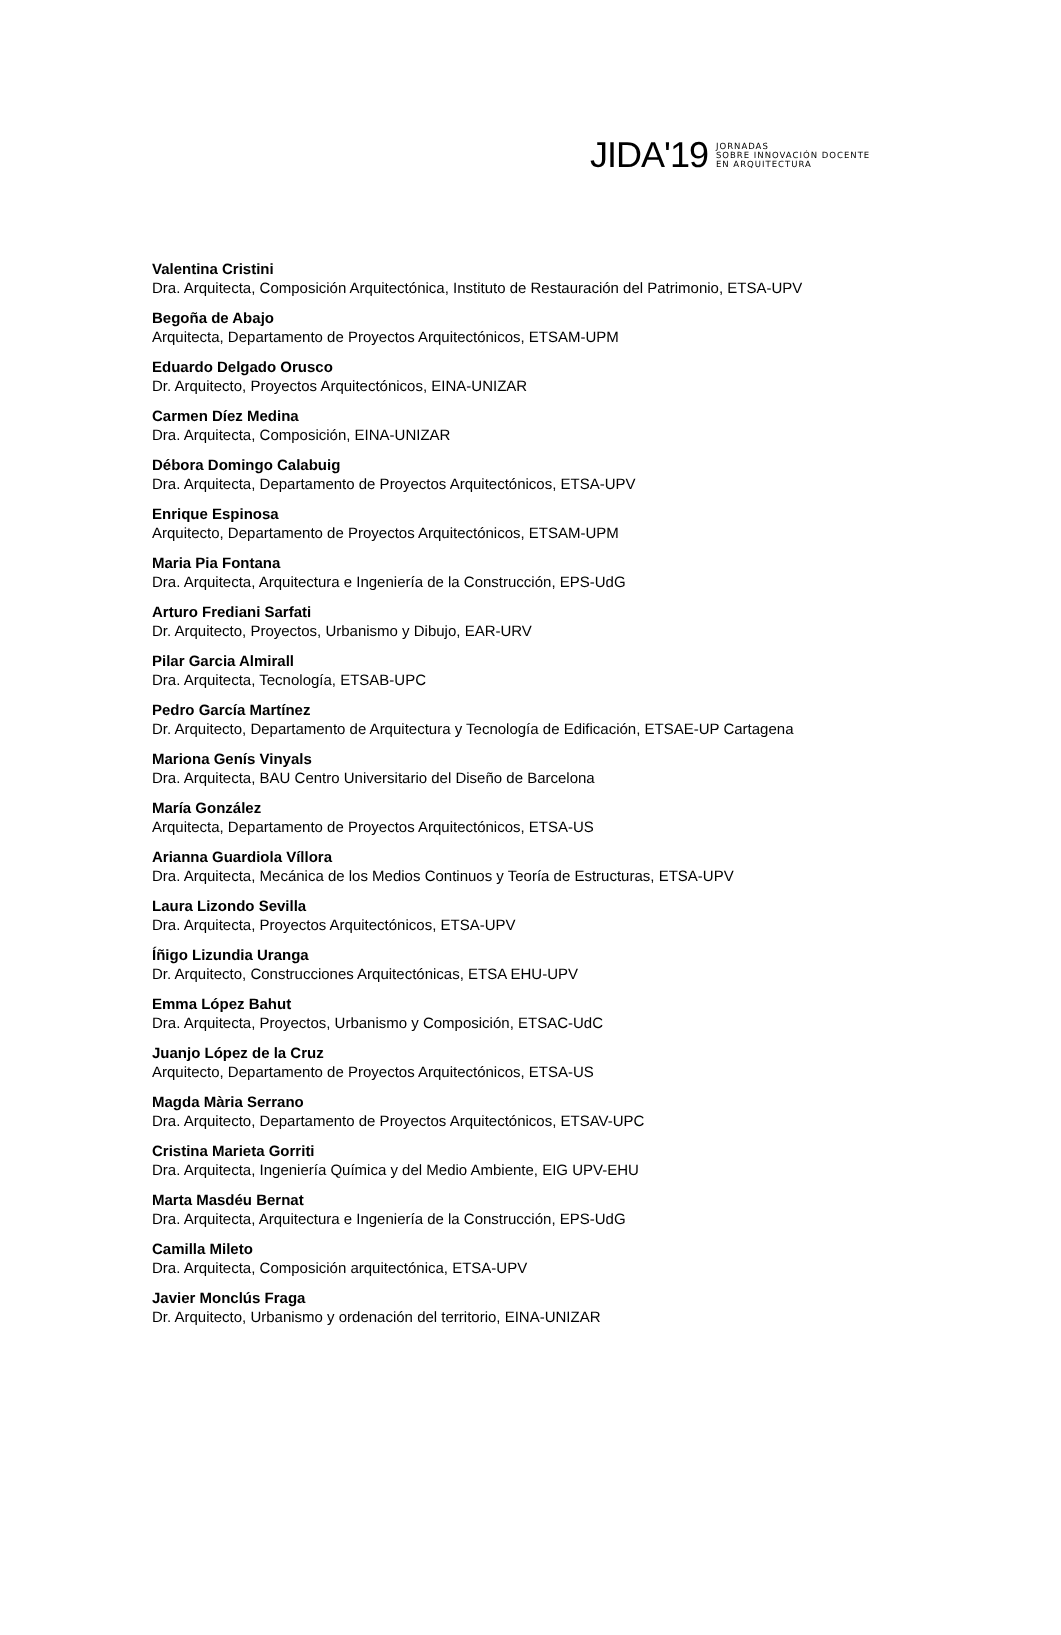JIDA'19
JORNADAS
SOBRE INNOVACIÓN DOCENTE
EN ARQUITECTURA
Valentina Cristini
Dra. Arquitecta, Composición Arquitectónica, Instituto de Restauración del Patrimonio, ETSA-UPV
Begoña de Abajo
Arquitecta, Departamento de Proyectos Arquitectónicos, ETSAM-UPM
Eduardo Delgado Orusco
Dr. Arquitecto, Proyectos Arquitectónicos, EINA-UNIZAR
Carmen Díez Medina
Dra. Arquitecta, Composición, EINA-UNIZAR
Débora Domingo Calabuig
Dra. Arquitecta, Departamento de Proyectos Arquitectónicos, ETSA-UPV
Enrique Espinosa
Arquitecto, Departamento de Proyectos Arquitectónicos, ETSAM-UPM
Maria Pia Fontana
Dra. Arquitecta, Arquitectura e Ingeniería de la Construcción, EPS-UdG
Arturo Frediani Sarfati
Dr. Arquitecto, Proyectos, Urbanismo y Dibujo, EAR-URV
Pilar Garcia Almirall
Dra. Arquitecta, Tecnología, ETSAB-UPC
Pedro García Martínez
Dr. Arquitecto, Departamento de Arquitectura y Tecnología de Edificación, ETSAE-UP Cartagena
Mariona Genís Vinyals
Dra. Arquitecta, BAU Centro Universitario del Diseño de Barcelona
María González
Arquitecta, Departamento de Proyectos Arquitectónicos, ETSA-US
Arianna Guardiola Víllora
Dra. Arquitecta, Mecánica de los Medios Continuos y Teoría de Estructuras, ETSA-UPV
Laura Lizondo Sevilla
Dra. Arquitecta, Proyectos Arquitectónicos, ETSA-UPV
Íñigo Lizundia Uranga
Dr. Arquitecto, Construcciones Arquitectónicas, ETSA EHU-UPV
Emma López Bahut
Dra. Arquitecta, Proyectos, Urbanismo y Composición, ETSAC-UdC
Juanjo López de la Cruz
Arquitecto, Departamento de Proyectos Arquitectónicos, ETSA-US
Magda Mària Serrano
Dra. Arquitecto, Departamento de Proyectos Arquitectónicos, ETSAV-UPC
Cristina Marieta Gorriti
Dra. Arquitecta, Ingeniería Química y del Medio Ambiente, EIG UPV-EHU
Marta Masdéu Bernat
Dra. Arquitecta, Arquitectura e Ingeniería de la Construcción, EPS-UdG
Camilla Mileto
Dra. Arquitecta, Composición arquitectónica, ETSA-UPV
Javier Monclús Fraga
Dr. Arquitecto, Urbanismo y ordenación del territorio, EINA-UNIZAR